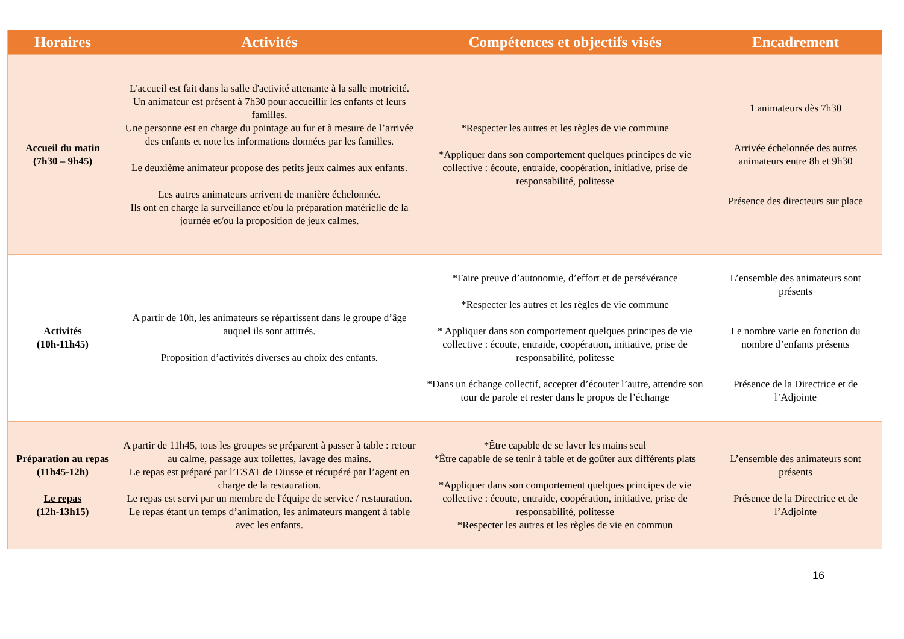| Horaires | Activités | Compétences et objectifs visés | Encadrement |
| --- | --- | --- | --- |
| Accueil du matin (7h30 – 9h45) | L'accueil est fait dans la salle d'activité attenante à la salle motricité. Un animateur est présent à 7h30 pour accueillir les enfants et leurs familles. Une personne est en charge du pointage au fur et à mesure de l’arrivée des enfants et note les informations données par les familles. Le deuxième animateur propose des petits jeux calmes aux enfants. Les autres animateurs arrivent de manière échelonnée. Ils ont en charge la surveillance et/ou la préparation matérielle de la journée et/ou la proposition de jeux calmes. | *Respecter les autres et les règles de vie commune *Appliquer dans son comportement quelques principes de vie collective : écoute, entraide, coopération, initiative, prise de responsabilité, politesse | 1 animateurs dès 7h30 Arrivée échelonnée des autres animateurs entre 8h et 9h30 Présence des directeurs sur place |
| Activités (10h-11h45) | A partir de 10h, les animateurs se répartissent dans le groupe d’âge auquel ils sont attitrés. Proposition d’activités diverses au choix des enfants. | *Faire preuve d’autonomie, d’effort et de persévérance *Respecter les autres et les règles de vie commune * Appliquer dans son comportement quelques principes de vie collective : écoute, entraide, coopération, initiative, prise de responsabilité, politesse *Dans un échange collectif, accepter d’écouter l’autre, attendre son tour de parole et rester dans le propos de l’échange | L’ensemble des animateurs sont présents Le nombre varie en fonction du nombre d’enfants présents Présence de la Directrice et de l’Adjointe |
| Préparation au repas (11h45-12h) Le repas (12h-13h15) | A partir de 11h45, tous les groupes se préparent à passer à table : retour au calme, passage aux toilettes, lavage des mains. Le repas est préparé par l’ESAT de Diusse et récupéré par l’agent en charge de la restauration. Le repas est servi par un membre de l'équipe de service / restauration. Le repas étant un temps d’animation, les animateurs mangent à table avec les enfants. | *Être capable de se laver les mains seul *Être capable de se tenir à table et de goûter aux différents plats *Appliquer dans son comportement quelques principes de vie collective : écoute, entraide, coopération, initiative, prise de responsabilité, politesse *Respecter les autres et les règles de vie en commun | L’ensemble des animateurs sont présents Présence de la Directrice et de l’Adjointe |
16